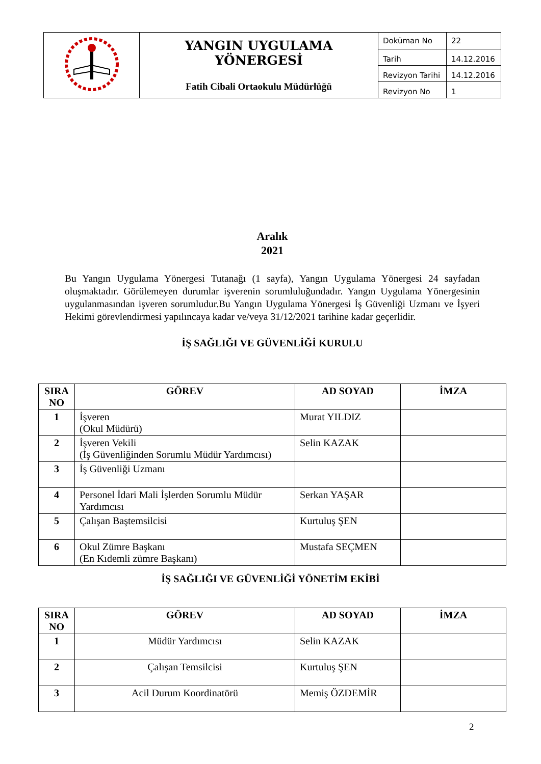| | YANGIN UYGULAMA YÖNERGESİ Fatih Cibali Ortaokulu Müdürlüğü | Doküman No | 22 |
| | | Tarih | 14.12.2016 |
| | | Revizyon Tarihi | 14.12.2016 |
| | | Revizyon No | 1 |
Aralık
2021
Bu Yangın Uygulama Yönergesi Tutanağı (1 sayfa), Yangın Uygulama Yönergesi 24 sayfadan oluşmaktadır. Görülemeyen durumlar işverenin sorumluluğundadır. Yangın Uygulama Yönergesinin uygulanmasından işveren sorumludur.Bu Yangın Uygulama Yönergesi İş Güvenliği Uzmanı ve İşyeri Hekimi görevlendirmesi yapılıncaya kadar ve/veya 31/12/2021 tarihine kadar geçerlidir.
İŞ SAĞLIĞI VE GÜVENLİĞİ KURULU
| SIRA NO | GÖREV | AD SOYAD | İMZA |
| --- | --- | --- | --- |
| 1 | İşveren (Okul Müdürü) | Murat YILDIZ | |
| 2 | İşveren Vekili (İş Güvenliğinden Sorumlu Müdür Yardımcısı) | Selin KAZAK | |
| 3 | İş Güvenliği Uzmanı | | |
| 4 | Personel İdari Mali İşlerden Sorumlu Müdür Yardımcısı | Serkan YAŞAR | |
| 5 | Çalışan Baştemsilcisi | Kurtuluş ŞEN | |
| 6 | Okul Zümre Başkanı (En Kıdemli zümre Başkanı) | Mustafa SEÇMEN | |
İŞ SAĞLIĞI VE GÜVENLİĞİ YÖNETİM EKİBİ
| SIRA NO | GÖREV | AD SOYAD | İMZA |
| --- | --- | --- | --- |
| 1 | Müdür Yardımcısı | Selin KAZAK | |
| 2 | Çalışan Temsilcisi | Kurtuluş ŞEN | |
| 3 | Acil Durum Koordinatörü | Memiş ÖZDEMİR | |
2